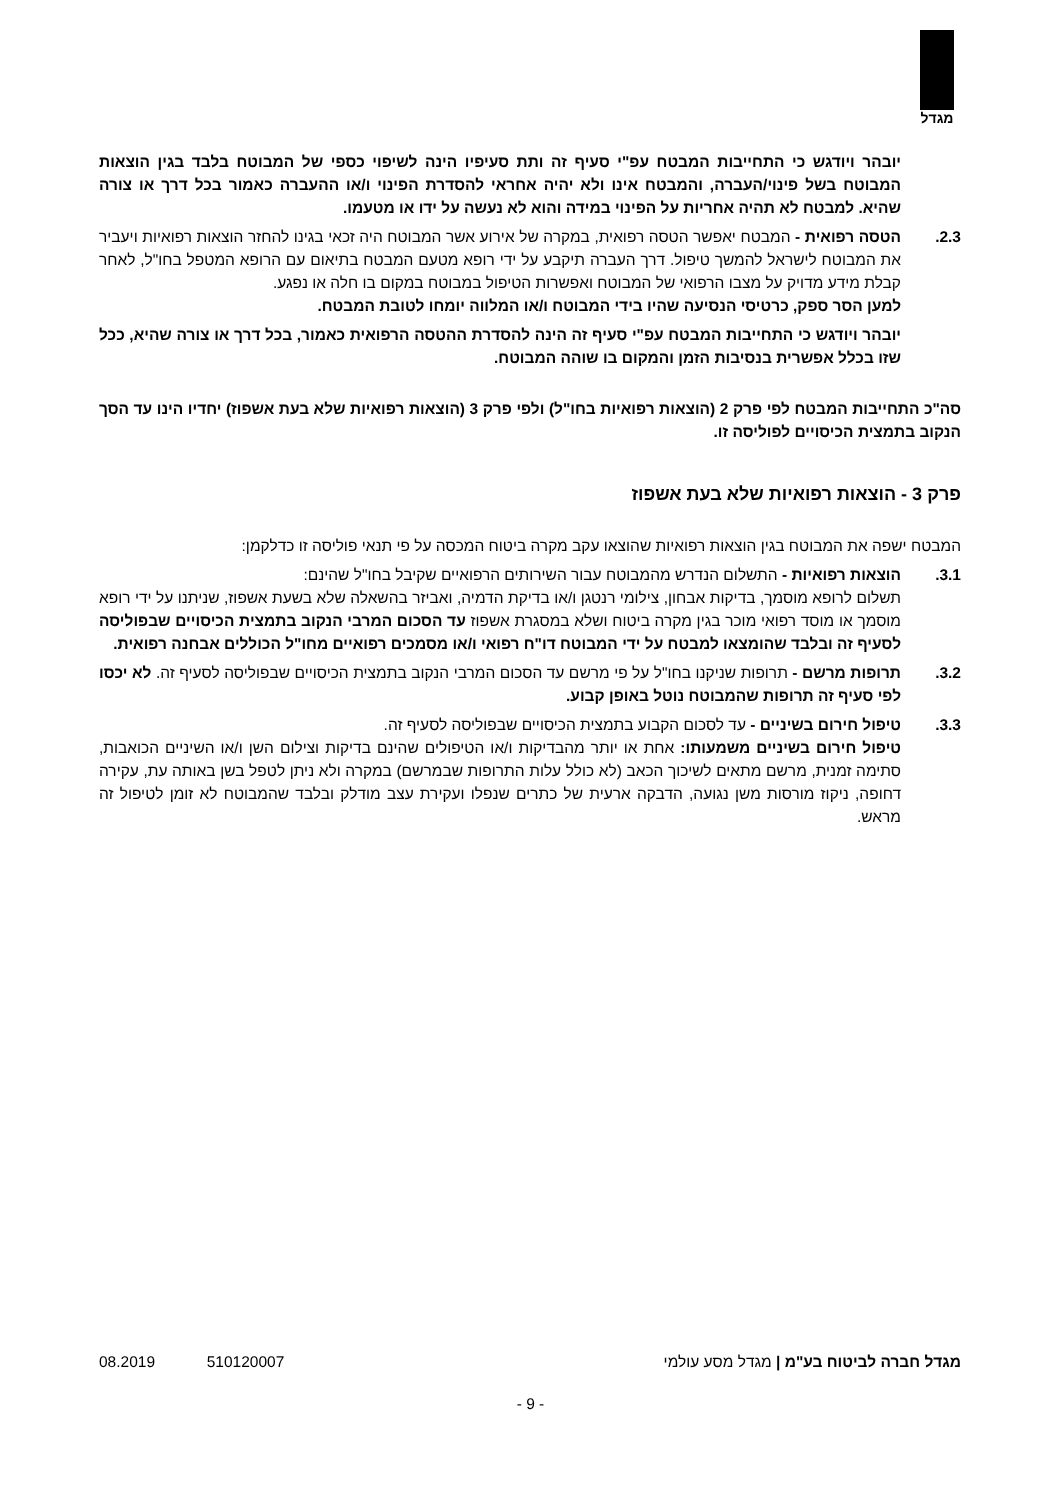מגדל
יובהר ויודגש כי התחייבות המבטח עפ"י סעיף זה ותת סעיפיו הינה לשיפוי כספי של המבוטח בלבד בגין הוצאות המבוטח בשל פינוי/העברה, והמבטח אינו ולא יהיה אחראי להסדרת הפינוי ו/או ההעברה כאמור בכל דרך או צורה שהיא. למבטח לא תהיה אחריות על הפינוי במידה והוא לא נעשה על ידו או מטעמו.
2.3. הטסה רפואית - המבטח יאפשר הטסה רפואית, במקרה של אירוע אשר המבוטח היה זכאי בגינו להחזר הוצאות רפואיות ויעביר את המבוטח לישראל להמשך טיפול. דרך העברה תיקבע על ידי רופא מטעם המבטח בתיאום עם הרופא המטפל בחו"ל, לאחר קבלת מידע מדויק על מצבו הרפואי של המבוטח ואפשרות הטיפול במבוטח במקום בו חלה או נפגע.
למען הסר ספק, כרטיסי הנסיעה שהיו בידי המבוטח ו/או המלווה יומחו לטובת המבטח.
יובהר ויודגש כי התחייבות המבטח עפ"י סעיף זה הינה להסדרת ההטסה הרפואית כאמור, בכל דרך או צורה שהיא, ככל שזו בכלל אפשרית בנסיבות הזמן והמקום בו שוהה המבוטח.
סה"כ התחייבות המבטח לפי פרק 2 (הוצאות רפואיות בחו"ל) ולפי פרק 3 (הוצאות רפואיות שלא בעת אשפוז) יחדיו הינו עד הסך הנקוב בתמצית הכיסויים לפוליסה זו.
פרק 3 - הוצאות רפואיות שלא בעת אשפוז
המבטח ישפה את המבוטח בגין הוצאות רפואיות שהוצאו עקב מקרה ביטוח המכסה על פי תנאי פוליסה זו כדלקמן:
3.1. הוצאות רפואיות - התשלום הנדרש מהמבוטח עבור השירותים הרפואיים שקיבל בחו"ל שהינם:
תשלום לרופא מוסמך, בדיקות אבחון, צילומי רנטגן ו/או בדיקת הדמיה, ואביזר בהשאלה שלא בשעת אשפוז, שניתנו על ידי רופא מוסמך או מוסד רפואי מוכר בגין מקרה ביטוח ושלא במסגרת אשפוז עד הסכום המרבי הנקוב בתמצית הכיסויים שבפוליסה לסעיף זה ובלבד שהומצאו למבטח על ידי המבוטח דו"ח רפואי ו/או מסמכים רפואיים מחו"ל הכוללים אבחנה רפואית.
3.2. תרופות מרשם - תרופות שניקנו בחו"ל על פי מרשם עד הסכום המרבי הנקוב בתמצית הכיסויים שבפוליסה לסעיף זה. לא יכסו לפי סעיף זה תרופות שהמבוטח נוטל באופן קבוע.
3.3. טיפול חירום בשיניים - עד לסכום הקבוע בתמצית הכיסויים שבפוליסה לסעיף זה.
טיפול חירום בשיניים משמעותו: אחת או יותר מהבדיקות ו/או הטיפולים שהינם בדיקות וצילום השן ו/או השיניים הכואבות, סתימה זמנית, מרשם מתאים לשיכוך הכאב (לא כולל עלות התרופות שבמרשם) במקרה ולא ניתן לטפל בשן באותה עת, עקירה דחופה, ניקוז מורסות משן נגועה, הדבקה ארעית של כתרים שנפלו ועקירת עצב מודלק ובלבד שהמבוטח לא זומן לטיפול זה מראש.
מגדל חברה לביטוח בע"מ | מגדל מסע עולמי 510120007 08.2019
- 9 -